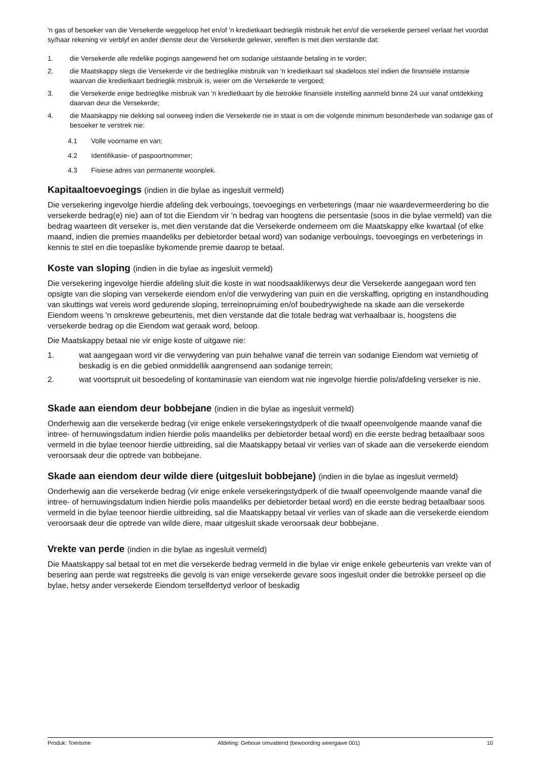'n gas of besoeker van die Versekerde weggeloop het en/of 'n kredietkaart bedrieglik misbruik het en/of die versekerde perseel verlaat het voordat sy/haar rekening vir verblyf en ander dienste deur die Versekerde gelewer, vereffen is met dien verstande dat:
1. die Versekerde alle redelike pogings aangewend het om sodanige uitstaande betaling in te vorder;
2. die Maatskappy slegs die Versekerde vir die bedrieglike misbruik van 'n kredietkaart sal skadeloos stel indien die finansiële instansie waarvan die kredietkaart bedrieglik misbruik is, weier om die Versekerde te vergoed;
3. die Versekerde enige bedrieglike misbruik van 'n kredietkaart by die betrokke finansiële instelling aanmeld binne 24 uur vanaf ontdekking daarvan deur die Versekerde;
4. die Maatskappy nie dekking sal oorweeg indien die Versekerde nie in staat is om die volgende minimum besonderhede van sodanige gas of besoeker te verstrek nie:
4.1 Volle voorname en van;
4.2 Identifikasie- of paspoortnommer;
4.3 Fisiese adres van permanente woonplek.
Kapitaaltoevoegings (indien in die bylae as ingesluit vermeld)
Die versekering ingevolge hierdie afdeling dek verbouings, toevoegings en verbeterings (maar nie waardevermeerdering bo die versekerde bedrag(e) nie) aan of tot die Eiendom vir 'n bedrag van hoogtens die persentasie (soos in die bylae vermeld) van die bedrag waarteen dit verseker is, met dien verstande dat die Versekerde onderneem om die Maatskappy elke kwartaal (of elke maand, indien die premies maandeliks per debietorder betaal word) van sodanige verbouings, toevoegings en verbeterings in kennis te stel en die toepaslike bykomende premie daarop te betaal.
Koste van sloping (indien in die bylae as ingesluit vermeld)
Die versekering ingevolge hierdie afdeling sluit die koste in wat noodsaaklikerwys deur die Versekerde aangegaan word ten opsigte van die sloping van versekerde eiendom en/of die verwydering van puin en die verskaffing, oprigting en instandhouding van skuttings wat vereis word gedurende sloping, terreinopruiming en/of boubedrywighede na skade aan die versekerde Eiendom weens 'n omskrewe gebeurtenis, met dien verstande dat die totale bedrag wat verhaalbaar is, hoogstens die versekerde bedrag op die Eiendom wat geraak word, beloop.
Die Maatskappy betaal nie vir enige koste of uitgawe nie:
1. wat aangegaan word vir die verwydering van puin behalwe vanaf die terrein van sodanige Eiendom wat vernietig of beskadig is en die gebied onmiddellik aangrensend aan sodanige terrein;
2. wat voortspruit uit besoedeling of kontaminasie van eiendom wat nie ingevolge hierdie polis/afdeling verseker is nie.
Skade aan eiendom deur bobbejane (indien in die bylae as ingesluit vermeld)
Onderhewig aan die versekerde bedrag (vir enige enkele versekeringstydperk of die twaalf opeenvolgende maande vanaf die intree- of hernuwingsdatum indien hierdie polis maandeliks per debietorder betaal word) en die eerste bedrag betaalbaar soos vermeld in die bylae teenoor hierdie uitbreiding, sal die Maatskappy betaal vir verlies van of skade aan die versekerde eiendom veroorsaak deur die optrede van bobbejane.
Skade aan eiendom deur wilde diere (uitgesluit bobbejane) (indien in die bylae as ingesluit vermeld)
Onderhewig aan die versekerde bedrag (vir enige enkele versekeringstydperk of die twaalf opeenvolgende maande vanaf die intree- of hernuwingsdatum indien hierdie polis maandeliks per debietorder betaal word) en die eerste bedrag betaalbaar soos vermeld in die bylae teenoor hierdie uitbreiding, sal die Maatskappy betaal vir verlies van of skade aan die versekerde eiendom veroorsaak deur die optrede van wilde diere, maar uitgesluit skade veroorsaak deur bobbejane.
Vrekte van perde (indien in die bylae as ingesluit vermeld)
Die Maatskappy sal betaal tot en met die versekerde bedrag vermeld in die bylae vir enige enkele gebeurtenis van vrekte van of besering aan perde wat regstreeks die gevolg is van enige versekerde gevare soos ingesluit onder die betrokke perseel op die bylae, hetsy ander versekerde Eiendom terselfdertyd verloor of beskadig
Produk: Toerisme Afdeling: Geboue omvattend (bewoording weergawe 001) 10